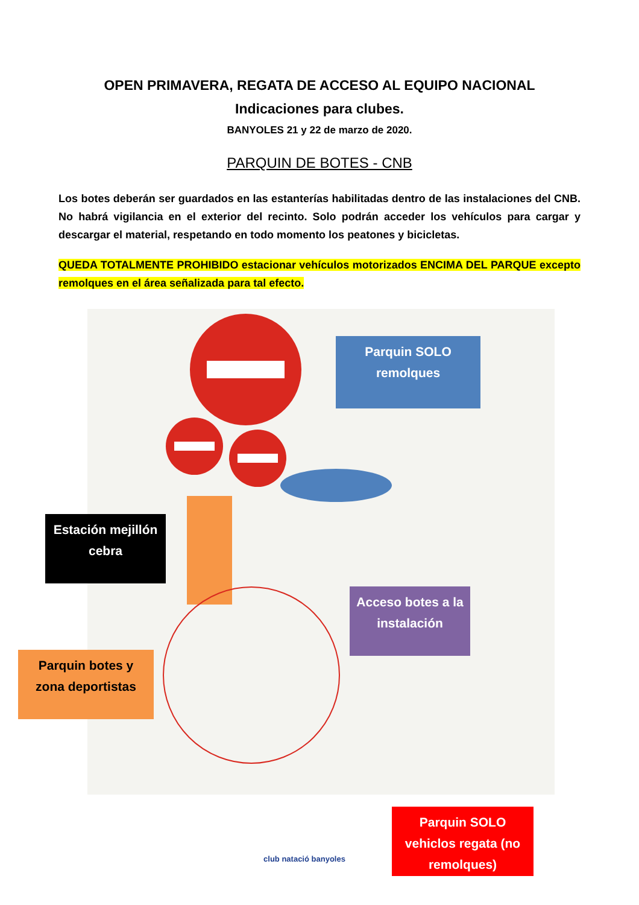OPEN PRIMAVERA, REGATA DE ACCESO AL EQUIPO NACIONAL
Indicaciones para clubes.
BANYOLES 21 y 22 de marzo de 2020.
PARQUIN DE BOTES - CNB
Los botes deberán ser guardados en las estanterías habilitadas dentro de las instalaciones del CNB. No habrá vigilancia en el exterior del recinto. Solo podrán acceder los vehículos para cargar y descargar el material, respetando en todo momento los peatones y bicicletas.
QUEDA TOTALMENTE PROHIBIDO estacionar vehículos motorizados ENCIMA DEL PARQUE excepto remolques en el área señalizada para tal efecto.
Parquin SOLO remolques
Estación mejillón cebra
Acceso botes a la instalación
Parquin botes y zona deportistas
Parquin SOLO vehiclos regata (no remolques)
club natació banyoles